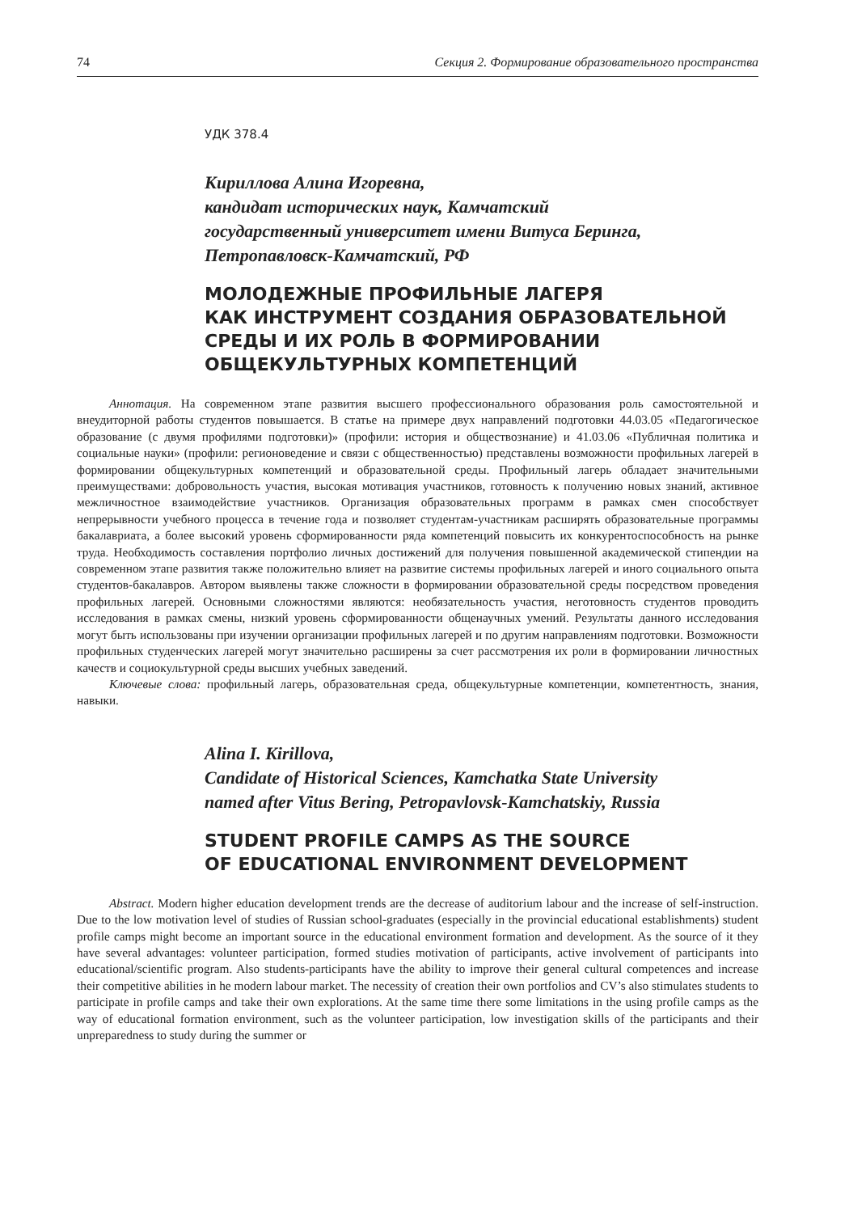74 Секция 2. Формирование образовательного пространства
УДК 378.4
Кириллова Алина Игоревна,
кандидат исторических наук, Камчатский
государственный университет имени Витуса Беринга,
Петропавловск-Камчатский, РФ
МОЛОДЕЖНЫЕ ПРОФИЛЬНЫЕ ЛАГЕРЯ
КАК ИНСТРУМЕНТ СОЗДАНИЯ ОБРАЗОВАТЕЛЬНОЙ
СРЕДЫ И ИХ РОЛЬ В ФОРМИРОВАНИИ
ОБЩЕКУЛЬТУРНЫХ КОМПЕТЕНЦИЙ
Аннотация. На современном этапе развития высшего профессионального образования роль самостоятельной и внеудиторной работы студентов повышается. В статье на примере двух направлений подготовки 44.03.05 «Педагогическое образование (с двумя профилями подготовки)» (профили: история и обществознание) и 41.03.06 «Публичная политика и социальные науки» (профили: регионоведение и связи с общественностью) представлены возможности профильных лагерей в формировании общекультурных компетенций и образовательной среды. Профильный лагерь обладает значительными преимуществами: добровольность участия, высокая мотивация участников, готовность к получению новых знаний, активное межличностное взаимодействие участников. Организация образовательных программ в рамках смен способствует непрерывности учебного процесса в течение года и позволяет студентам-участникам расширять образовательные программы бакалавриата, а более высокий уровень сформированности ряда компетенций повысить их конкурентоспособность на рынке труда. Необходимость составления портфолио личных достижений для получения повышенной академической стипендии на современном этапе развития также положительно влияет на развитие системы профильных лагерей и иного социального опыта студентов-бакалавров. Автором выявлены также сложности в формировании образовательной среды посредством проведения профильных лагерей. Основными сложностями являются: необязательность участия, неготовность студентов проводить исследования в рамках смены, низкий уровень сформированности общенаучных умений. Результаты данного исследования могут быть использованы при изучении организации профильных лагерей и по другим направлениям подготовки. Возможности профильных студенческих лагерей могут значительно расширены за счет рассмотрения их роли в формировании личностных качеств и социокультурной среды высших учебных заведений.
Ключевые слова: профильный лагерь, образовательная среда, общекультурные компетенции, компетентность, знания, навыки.
Alina I. Kirillova,
Candidate of Historical Sciences, Kamchatka State University
named after Vitus Bering, Petropavlovsk-Kamchatskiy, Russia
STUDENT PROFILE CAMPS AS THE SOURCE
OF EDUCATIONAL ENVIRONMENT DEVELOPMENT
Abstract. Modern higher education development trends are the decrease of auditorium labour and the increase of self-instruction. Due to the low motivation level of studies of Russian school-graduates (especially in the provincial educational establishments) student profile camps might become an important source in the educational environment formation and development. As the source of it they have several advantages: volunteer participation, formed studies motivation of participants, active involvement of participants into educational/scientific program. Also students-participants have the ability to improve their general cultural competences and increase their competitive abilities in he modern labour market. The necessity of creation their own portfolios and CV’s also stimulates students to participate in profile camps and take their own explorations. At the same time there some limitations in the using profile camps as the way of educational formation environment, such as the volunteer participation, low investigation skills of the participants and their unpreparedness to study during the summer or